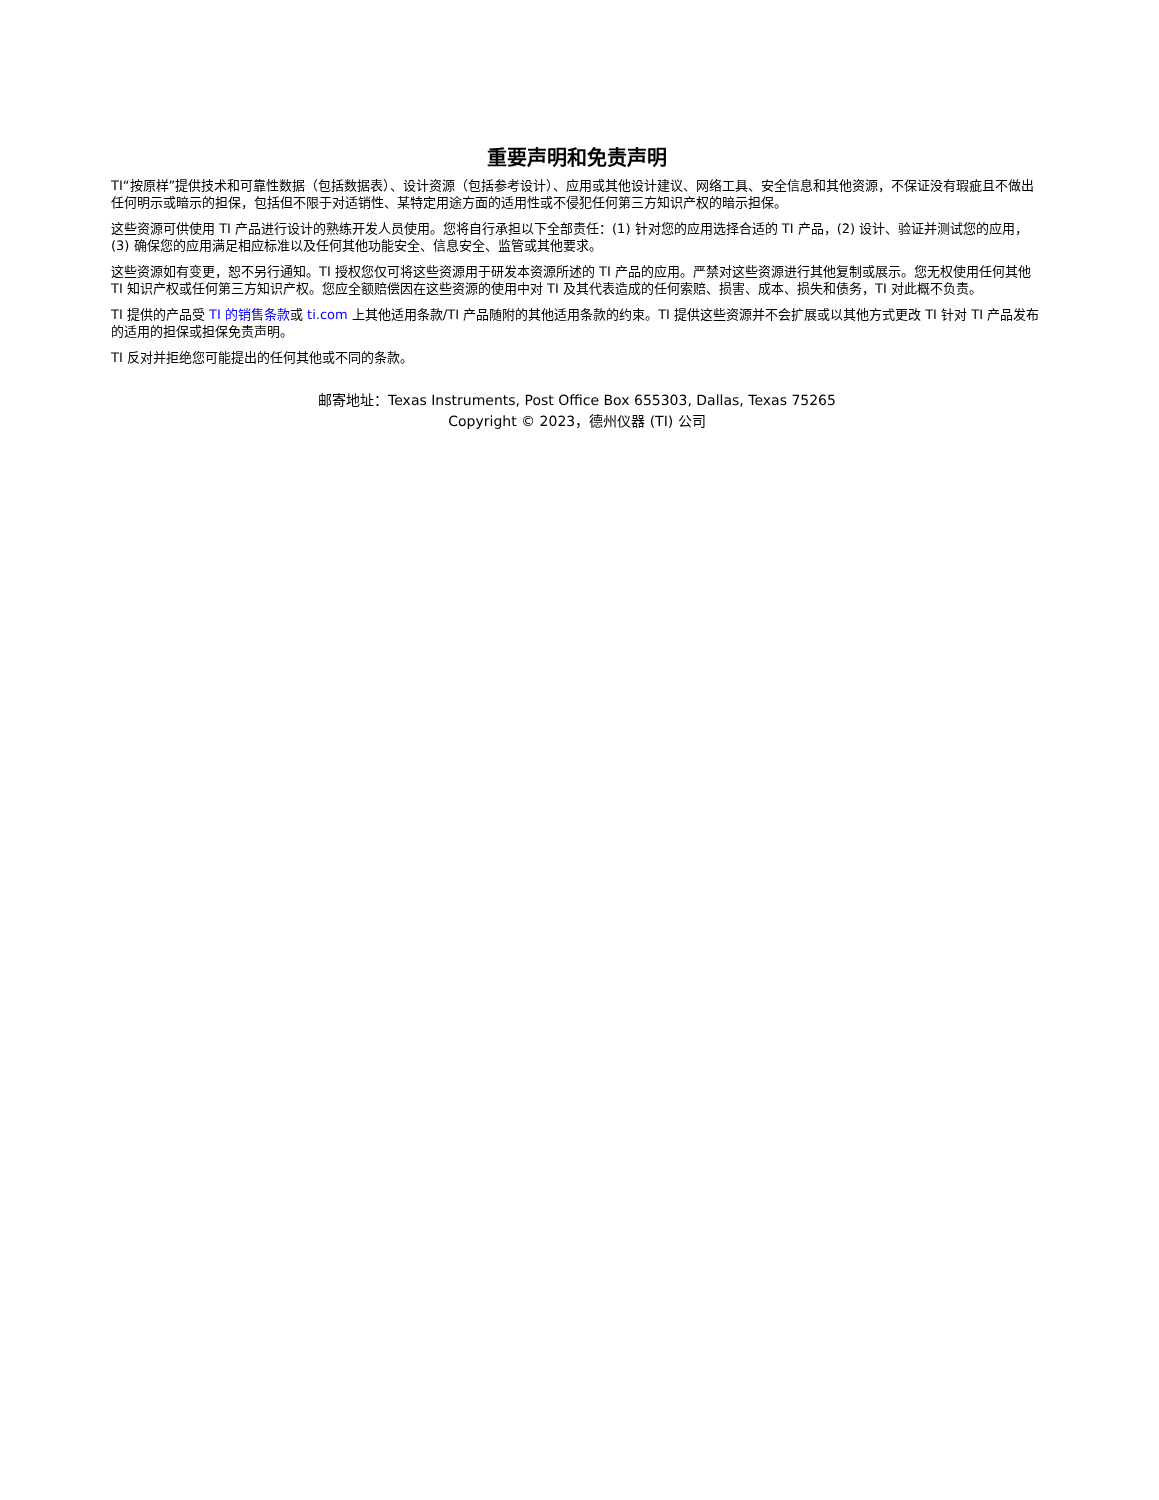重要声明和免责声明
TI“按原样”提供技术和可靠性数据（包括数据表）、设计资源（包括参考设计）、应用或其他设计建议、网络工具、安全信息和其他资源，不保证没有瑕疵且不做出任何明示或暗示的担保，包括但不限于对适销性、某特定用途方面的适用性或不侵犯任何第三方知识产权的暗示担保。
这些资源可供使用 TI 产品进行设计的熟练开发人员使用。您将自行承担以下全部责任：(1) 针对您的应用选择合适的 TI 产品，(2) 设计、验证并测试您的应用，(3) 确保您的应用满足相应标准以及任何其他功能安全、信息安全、监管或其他要求。
这些资源如有变更，恕不另行通知。TI 授权您仅可将这些资源用于研发本资源所述的 TI 产品的应用。严禁对这些资源进行其他复制或展示。您无权使用任何其他 TI 知识产权或任何第三方知识产权。您应全额赔偿因在这些资源的使用中对 TI 及其代表造成的任何索赔、损害、成本、损失和债务，TI 对此概不负责。
TI 提供的产品受 TI 的销售条款或 ti.com 上其他适用条款/TI 产品随附的其他适用条款的约束。TI 提供这些资源并不会扩展或以其他方式更改 TI 针对 TI 产品发布的适用的担保或担保免责声明。
TI 反对并拒绝您可能提出的任何其他或不同的条款。
邮寄地址：Texas Instruments, Post Office Box 655303, Dallas, Texas 75265
Copyright © 2023，德州仪器 (TI) 公司